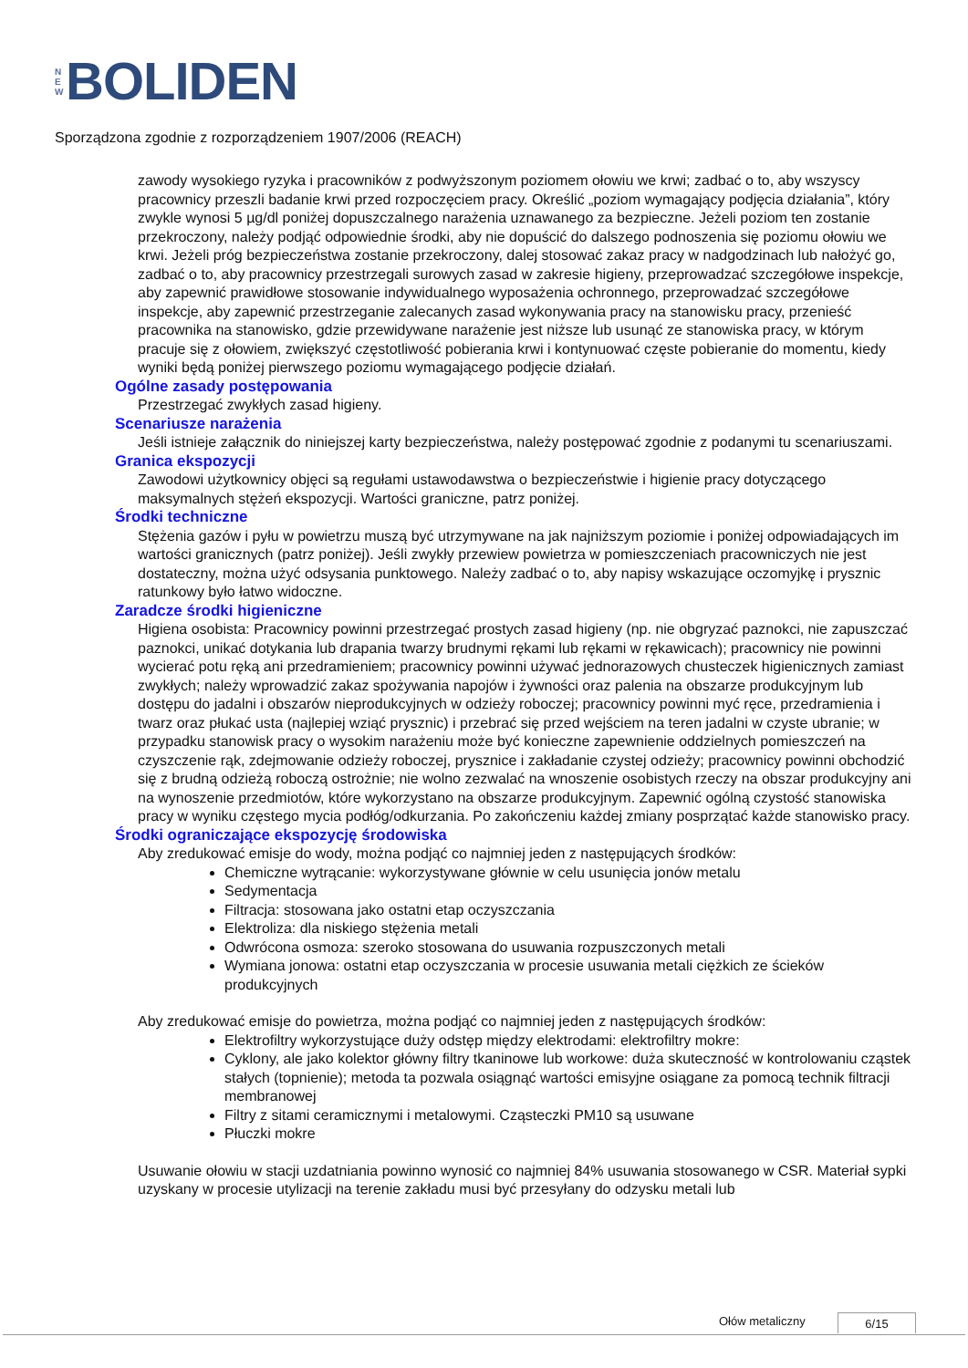N
E
W
BOLIDEN
Sporządzona zgodnie z rozporządzeniem 1907/2006 (REACH)
zawody wysokiego ryzyka i pracowników z podwyższonym poziomem ołowiu we krwi; zadbać o to, aby wszyscy pracownicy przeszli badanie krwi przed rozpoczęciem pracy. Określić „poziom wymagający podjęcia działania”, który zwykle wynosi 5 µg/dl poniżej dopuszczalnego narażenia uznawanego za bezpieczne. Jeżeli poziom ten zostanie przekroczony, należy podjąć odpowiednie środki, aby nie dopuścić do dalszego podnoszenia się poziomu ołowiu we krwi. Jeżeli próg bezpieczeństwa zostanie przekroczony, dalej stosować zakaz pracy w nadgodzinach lub nałożyć go, zadbać o to, aby pracownicy przestrzegali surowych zasad w zakresie higieny, przeprowadzać szczegółowe inspekcje, aby zapewnić prawidłowe stosowanie indywidualnego wyposażenia ochronnego, przeprowadzać szczegółowe inspekcje, aby zapewnić przestrzeganie zalecanych zasad wykonywania pracy na stanowisku pracy, przenieść pracownika na stanowisko, gdzie przewidywane narażenie jest niższe lub usunąć ze stanowiska pracy, w którym pracuje się z ołowiem, zwiększyć częstotliwość pobierania krwi i kontynuować częste pobieranie do momentu, kiedy wyniki będą poniżej pierwszego poziomu wymagającego podjęcie działań.
Ogólne zasady postępowania
Przestrzegać zwykłych zasad higieny.
Scenariusze narażenia
Jeśli istnieje załącznik do niniejszej karty bezpieczeństwa, należy postępować zgodnie z podanymi tu scenariuszami.
Granica ekspozycji
Zawodowi użytkownicy objęci są regułami ustawodawstwa o bezpieczeństwie i higienie pracy dotyczącego maksymalnych stężeń ekspozycji. Wartości graniczne, patrz poniżej.
Środki techniczne
Stężenia gazów i pyłu w powietrzu muszą być utrzymywane na jak najniższym poziomie i poniżej odpowiadających im wartości granicznych (patrz poniżej). Jeśli zwykły przewiew powietrza w pomieszczeniach pracowniczych nie jest dostateczny, można użyć odsysania punktowego. Należy zadbać o to, aby napisy wskazujące oczomyjkę i prysznic ratunkowy było łatwo widoczne.
Zaradcze środki higieniczne
Higiena osobista: Pracownicy powinni przestrzegać prostych zasad higieny (np. nie obgryzać paznokci, nie zapuszczać paznokci, unikać dotykania lub drapania twarzy brudnymi rękami lub rękami w rękawicach); pracownicy nie powinni wycierać potu ręką ani przedramieniem; pracownicy powinni używać jednorazowych chusteczek higienicznych zamiast zwykłych; należy wprowadzić zakaz spożywania napojów i żywności oraz palenia na obszarze produkcyjnym lub dostępu do jadalni i obszarów nieprodukcyjnych w odzieży roboczej; pracownicy powinni myć ręce, przedramienia i twarz oraz płukać usta (najlepiej wziąć prysznic) i przebrać się przed wejściem na teren jadalni w czyste ubranie; w przypadku stanowisk pracy o wysokim narażeniu może być konieczne zapewnienie oddzielnych pomieszczeń na czyszczenie rąk, zdejmowanie odzieży roboczej, prysznice i zakładanie czystej odzieży; pracownicy powinni obchodzić się z brudną odzieżą roboczą ostrożnie; nie wolno zezwalać na wnoszenie osobistych rzeczy na obszar produkcyjny ani na wynoszenie przedmiotów, które wykorzystano na obszarze produkcyjnym. Zapewnić ogólną czystość stanowiska pracy w wyniku częstego mycia podłóg/odkurzania. Po zakończeniu każdej zmiany posprzątać każde stanowisko pracy.
Środki ograniczające ekspozycję środowiska
Aby zredukować emisje do wody, można podjąć co najmniej jeden z następujących środków:
Chemiczne wytrącanie: wykorzystywane głównie w celu usunięcia jonów metalu
Sedymentacja
Filtracja: stosowana jako ostatni etap oczyszczania
Elektroliza: dla niskiego stężenia metali
Odwrócona osmoza: szeroko stosowana do usuwania rozpuszczonych metali
Wymiana jonowa: ostatni etap oczyszczania w procesie usuwania metali ciężkich ze ścieków produkcyjnych
Aby zredukować emisje do powietrza, można podjąć co najmniej jeden z następujących środków:
Elektrofiltry wykorzystujące duży odstęp między elektrodami: elektrofiltry mokre:
Cyklony, ale jako kolektor główny filtry tkaninowe lub workowe: duża skuteczność w kontrolowaniu cząstek stałych (topnienie); metoda ta pozwala osiągnąć wartości emisyjne osiągane za pomocą technik filtracji membranowej
Filtry z sitami ceramicznymi i metalowymi. Cząsteczki PM10 są usuwane
Płuczki mokre
Usuwanie ołowiu w stacji uzdatniania powinno wynosić co najmniej 84% usuwania stosowanego w CSR. Materiał sypki uzyskany w procesie utylizacji na terenie zakładu musi być przesyłany do odzysku metali lub
Ołów metaliczny 6/15